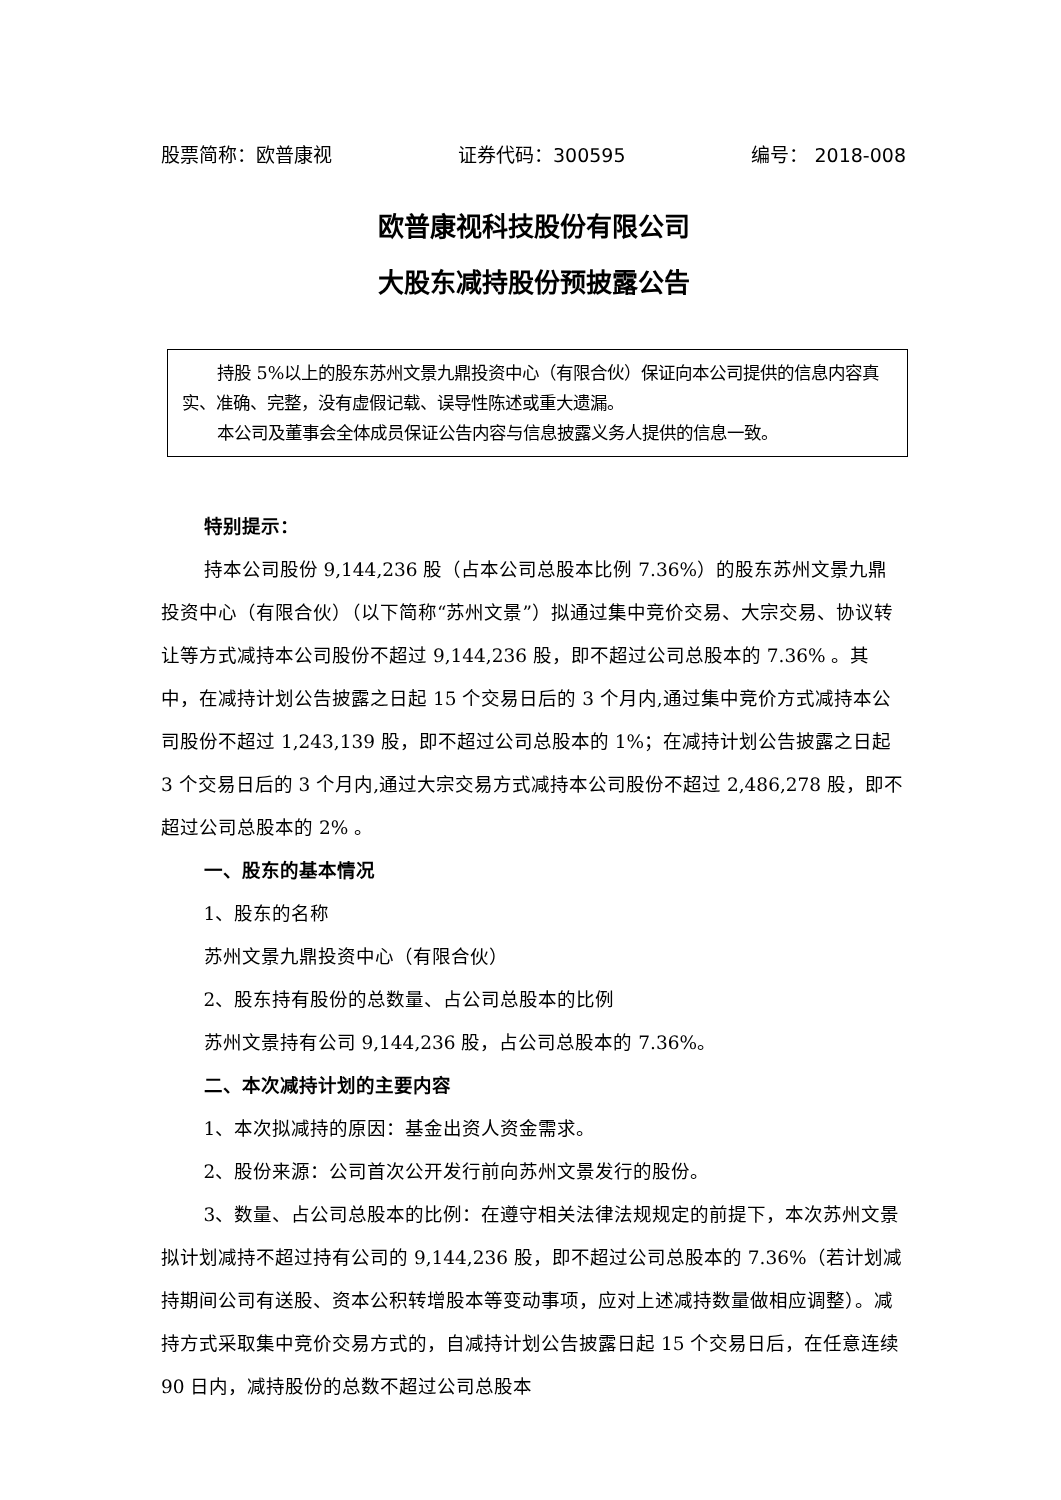股票简称：欧普康视 证券代码：300595 编号： 2018-008
欧普康视科技股份有限公司
大股东减持股份预披露公告
持股 5%以上的股东苏州文景九鼎投资中心（有限合伙）保证向本公司提供的信息内容真实、准确、完整，没有虚假记载、误导性陈述或重大遗漏。
本公司及董事会全体成员保证公告内容与信息披露义务人提供的信息一致。
特别提示：
持本公司股份 9,144,236 股（占本公司总股本比例 7.36%）的股东苏州文景九鼎投资中心（有限合伙）（以下简称“苏州文景”）拟通过集中竞价交易、大宗交易、协议转让等方式减持本公司股份不超过 9,144,236 股，即不超过公司总股本的 7.36% 。其中，在减持计划公告披露之日起 15 个交易日后的 3 个月内,通过集中竞价方式减持本公司股份不超过 1,243,139 股，即不超过公司总股本的 1%；在减持计划公告披露之日起 3 个交易日后的 3 个月内,通过大宗交易方式减持本公司股份不超过 2,486,278 股，即不超过公司总股本的 2% 。
一、股东的基本情况
1、股东的名称
苏州文景九鼎投资中心（有限合伙）
2、股东持有股份的总数量、占公司总股本的比例
苏州文景持有公司 9,144,236 股，占公司总股本的 7.36%。
二、本次减持计划的主要内容
1、本次拟减持的原因：基金出资人资金需求。
2、股份来源：公司首次公开发行前向苏州文景发行的股份。
3、数量、占公司总股本的比例：在遵守相关法律法规规定的前提下，本次苏州文景拟计划减持不超过持有公司的 9,144,236 股，即不超过公司总股本的 7.36%（若计划减持期间公司有送股、资本公积转增股本等变动事项，应对上述减持数量做相应调整）。减持方式采取集中竞价交易方式的，自减持计划公告披露日起 15 个交易日后，在任意连续 90 日内，减持股份的总数不超过公司总股本